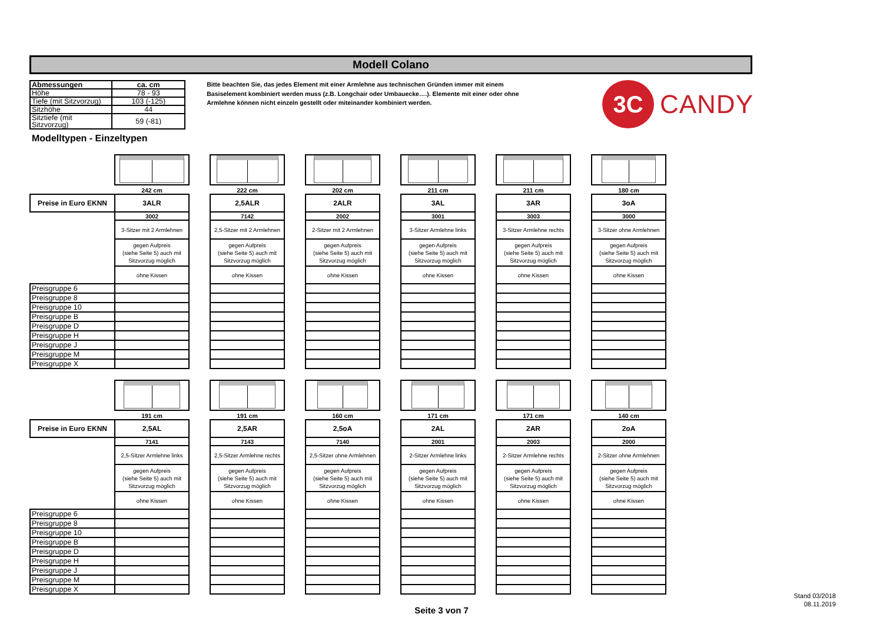Modell Colano
| Abmessungen | ca. cm |
| Höhe | 78 - 93 |
| Tiefe (mit Sitzvorzug) | 103 (-125) |
| Sitzhöhe | 44 |
| Sitztiefe (mit Sitzvorzug) | 59 (-81) |
Bitte beachten Sie, das jedes Element mit einer Armlehne aus technischen Gründen immer mit einem Basiselement kombiniert werden muss (z.B. Longchair oder Umbauecke….). Elemente mit einer oder ohne Armlehne können nicht einzeln gestellt oder miteinander kombiniert werden.
3C
CANDY
Modelltypen - Einzeltypen
| | 242 cm | | 222 cm | | 202 cm | | 211 cm | | 211 cm | | 180 cm |
| Preise in Euro EKNN | 3ALR | | 2,5ALR | | 2ALR | | 3AL | | 3AR | | 3oA |
| | 3002 | | 7142 | | 2002 | | 3001 | | 3003 | | 3000 |
| | 3-Sitzer mit 2 Armlehnen | | 2,5-Sitzer mit 2 Armlehnen | | 2-Sitzer mit 2 Armlehnen | | 3-Sitzer Armlehne links | | 3-Sitzer Armlehne rechts | | 3-Sitzer ohne Armlehnen |
| | gegen Aufpreis (siehe Seite 5) auch mit Sitzvorzug möglich | | gegen Aufpreis (siehe Seite 5) auch mit Sitzvorzug möglich | | gegen Aufpreis (siehe Seite 5) auch mit Sitzvorzug möglich | | gegen Aufpreis (siehe Seite 5) auch mit Sitzvorzug möglich | | gegen Aufpreis (siehe Seite 5) auch mit Sitzvorzug möglich | | gegen Aufpreis (siehe Seite 5) auch mit Sitzvorzug möglich |
| | ohne Kissen | | ohne Kissen | | ohne Kissen | | ohne Kissen | | ohne Kissen | | ohne Kissen |
| Preisgruppe 6 | | | | | | | | | | | |
| Preisgruppe 8 | | | | | | | | | | | |
| Preisgruppe 10 | | | | | | | | | | | |
| Preisgruppe B | | | | | | | | | | | |
| Preisgruppe D | | | | | | | | | | | |
| Preisgruppe H | | | | | | | | | | | |
| Preisgruppe J | | | | | | | | | | | |
| Preisgruppe M | | | | | | | | | | | |
| Preisgruppe X | | | | | | | | | | | |
| | 191 cm | | 191 cm | | 160 cm | | 171 cm | | 171 cm | | 140 cm |
| Preise in Euro EKNN | 2,5AL | | 2,5AR | | 2,5oA | | 2AL | | 2AR | | 2oA |
| | 7141 | | 7143 | | 7140 | | 2001 | | 2003 | | 2000 |
| | 2,5-Sitzer Armlehne links | | 2,5-Sitzer Armlehne rechts | | 2,5-Sitzer ohne Armlehnen | | 2-Sitzer Armlehne links | | 2-Sitzer Armlehne rechts | | 2-Sitzer ohne Armlehnen |
| | gegen Aufpreis (siehe Seite 5) auch mit Sitzvorzug möglich | | gegen Aufpreis (siehe Seite 5) auch mit Sitzvorzug möglich | | gegen Aufpreis (siehe Seite 5) auch mit Sitzvorzug möglich | | gegen Aufpreis (siehe Seite 5) auch mit Sitzvorzug möglich | | gegen Aufpreis (siehe Seite 5) auch mit Sitzvorzug möglich | | gegen Aufpreis (siehe Seite 5) auch mit Sitzvorzug möglich |
| | ohne Kissen | | ohne Kissen | | ohne Kissen | | ohne Kissen | | ohne Kissen | | ohne Kissen |
| Preisgruppe 6 | | | | | | | | | | | |
| Preisgruppe 8 | | | | | | | | | | | |
| Preisgruppe 10 | | | | | | | | | | | |
| Preisgruppe B | | | | | | | | | | | |
| Preisgruppe D | | | | | | | | | | | |
| Preisgruppe H | | | | | | | | | | | |
| Preisgruppe J | | | | | | | | | | | |
| Preisgruppe M | | | | | | | | | | | |
| Preisgruppe X | | | | | | | | | | | |
Stand 03/2018
08.11.2019
Seite 3 von 7